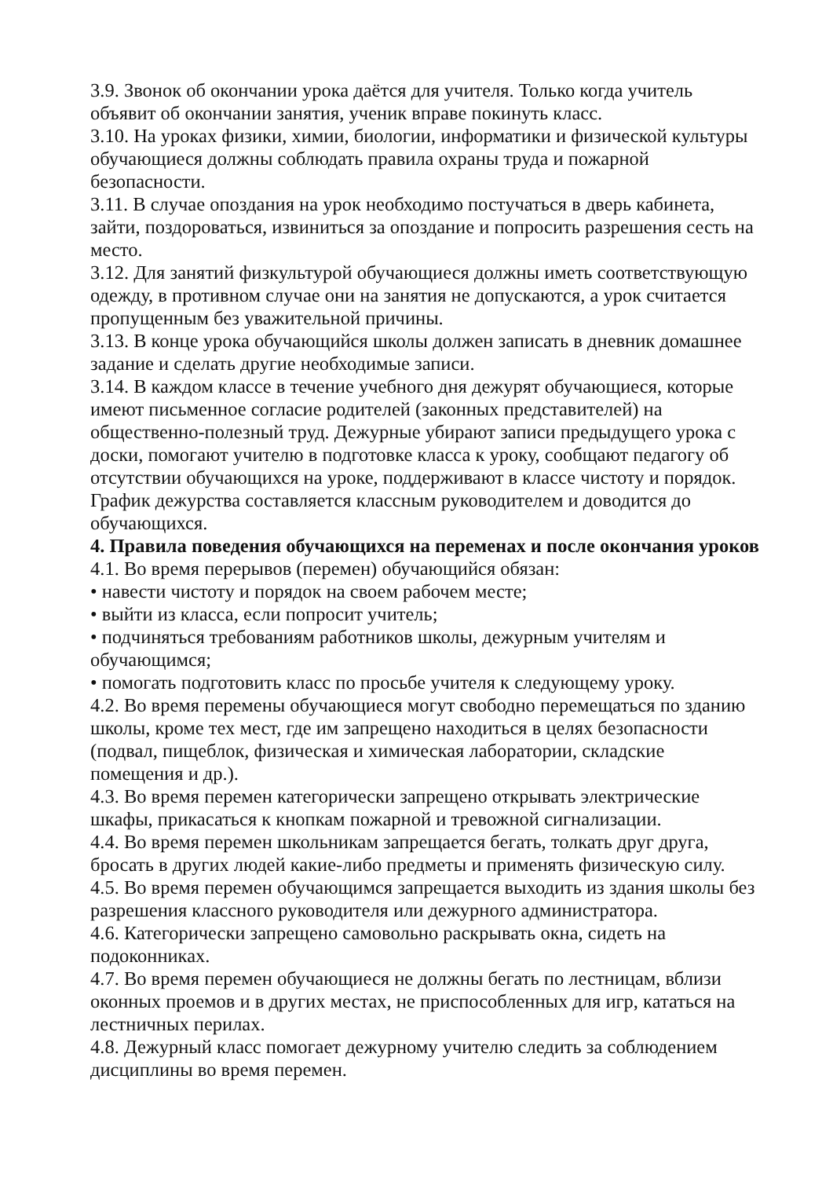3.9. Звонок об окончании урока даётся для учителя. Только когда учитель
объявит об окончании занятия, ученик вправе покинуть класс.
3.10. На уроках физики, химии, биологии, информатики и физической культуры
обучающиеся должны соблюдать правила охраны труда и пожарной
безопасности.
3.11. В случае опоздания на урок необходимо постучаться в дверь кабинета,
зайти, поздороваться, извиниться за опоздание и попросить разрешения сесть на
место.
3.12. Для занятий физкультурой обучающиеся должны иметь соответствующую
одежду, в противном случае они на занятия не допускаются, а урок считается
пропущенным без уважительной причины.
3.13. В конце урока обучающийся школы должен записать в дневник домашнее
задание и сделать другие необходимые записи.
3.14. В каждом классе в течение учебного дня дежурят обучающиеся, которые
имеют письменное согласие родителей (законных представителей) на
общественно-полезный труд. Дежурные убирают записи предыдущего урока с
доски, помогают учителю в подготовке класса к уроку, сообщают педагогу об
отсутствии обучающихся на уроке, поддерживают в классе чистоту и порядок.
График дежурства составляется классным руководителем и доводится до
обучающихся.
4. Правила поведения обучающихся на переменах и после окончания уроков
4.1. Во время перерывов (перемен) обучающийся обязан:
• навести чистоту и порядок на своем рабочем месте;
• выйти из класса, если попросит учитель;
• подчиняться требованиям работников школы, дежурным учителям и
обучающимся;
• помогать подготовить класс по просьбе учителя к следующему уроку.
4.2. Во время перемены обучающиеся могут свободно перемещаться по зданию
школы, кроме тех мест, где им запрещено находиться в целях безопасности
(подвал, пищеблок, физическая и химическая лаборатории, складские
помещения и др.).
4.3. Во время перемен категорически запрещено открывать электрические
шкафы, прикасаться к кнопкам пожарной и тревожной сигнализации.
4.4. Во время перемен школьникам запрещается бегать, толкать друг друга,
бросать в других людей какие-либо предметы и применять физическую силу.
4.5. Во время перемен обучающимся запрещается выходить из здания школы без
разрешения классного руководителя или дежурного администратора.
4.6. Категорически запрещено самовольно раскрывать окна, сидеть на
подоконниках.
4.7. Во время перемен обучающиеся не должны бегать по лестницам, вблизи
оконных проемов и в других местах, не приспособленных для игр, кататься на
лестничных перилах.
4.8. Дежурный класс помогает дежурному учителю следить за соблюдением
дисциплины во время перемен.